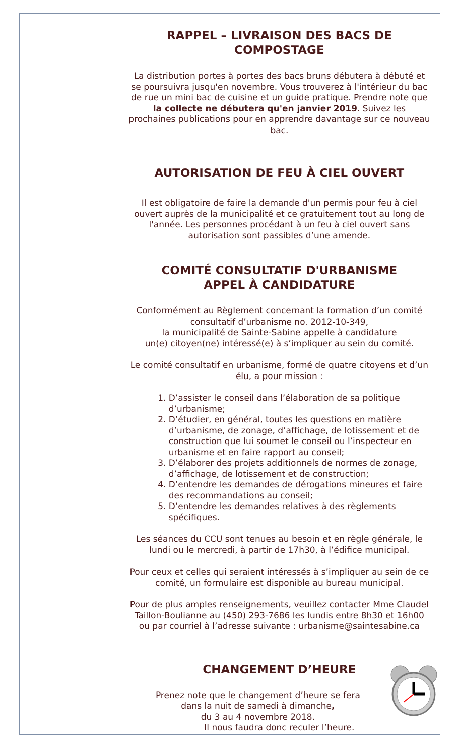RAPPEL – LIVRAISON DES BACS DE COMPOSTAGE
La distribution portes à portes des bacs bruns débutera à débuté et se poursuivra jusqu'en novembre. Vous trouverez à l'intérieur du bac de rue un mini bac de cuisine et un guide pratique. Prendre note que la collecte ne débutera qu'en janvier 2019. Suivez les prochaines publications pour en apprendre davantage sur ce nouveau bac.
AUTORISATION DE FEU À CIEL OUVERT
Il est obligatoire de faire la demande d'un permis pour feu à ciel ouvert auprès de la municipalité et ce gratuitement tout au long de l'année. Les personnes procédant à un feu à ciel ouvert sans autorisation sont passibles d’une amende.
COMITÉ CONSULTATIF D'URBANISME
APPEL À CANDIDATURE
Conformément au Règlement concernant la formation d’un comité consultatif d’urbanisme no. 2012-10-349,
la municipalité de Sainte-Sabine appelle à candidature
un(e) citoyen(ne) intéressé(e) à s’impliquer au sein du comité.
Le comité consultatif en urbanisme, formé de quatre citoyens et d’un élu, a pour mission :
1. D’assister le conseil dans l’élaboration de sa politique d’urbanisme;
2. D’étudier, en général, toutes les questions en matière d’urbanisme, de zonage, d’affichage, de lotissement et de construction que lui soumet le conseil ou l’inspecteur en urbanisme et en faire rapport au conseil;
3. D’élaborer des projets additionnels de normes de zonage, d’affichage, de lotissement et de construction;
4. D’entendre les demandes de dérogations mineures et faire des recommandations au conseil;
5. D’entendre les demandes relatives à des règlements spécifiques.
Les séances du CCU sont tenues au besoin et en règle générale, le lundi ou le mercredi, à partir de 17h30, à l’édifice municipal.
Pour ceux et celles qui seraient intéressés à s’impliquer au sein de ce comité, un formulaire est disponible au bureau municipal.
Pour de plus amples renseignements, veuillez contacter Mme Claudel Taillon-Boulianne au (450) 293-7686 les lundis entre 8h30 et 16h00
ou par courriel à l’adresse suivante : urbanisme@saintesabine.ca
CHANGEMENT D’HEURE
Prenez note que le changement d’heure se fera
dans la nuit de samedi à dimanche,
du 3 au 4 novembre 2018.
Il nous faudra donc reculer l’heure.